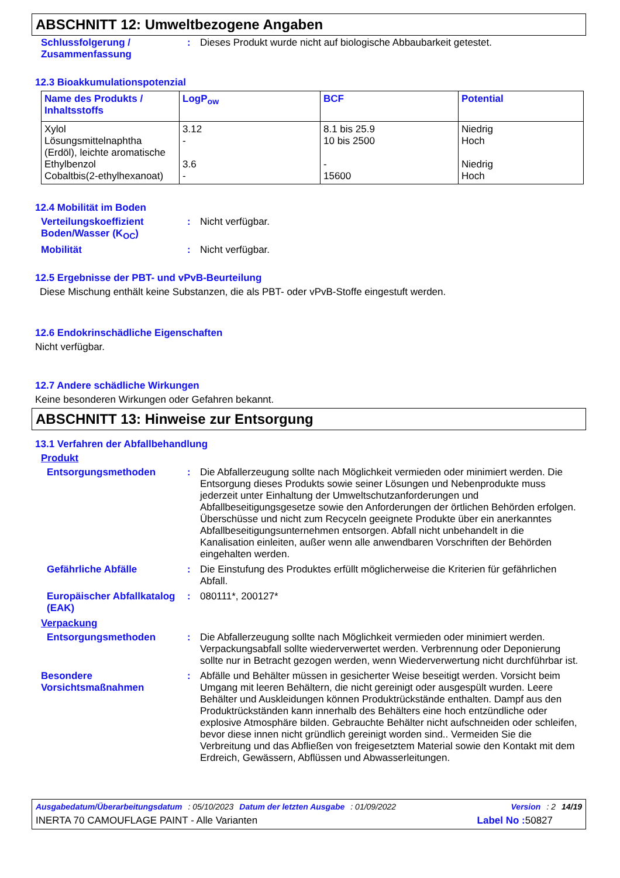ABSCHNITT 12: Umweltbezogene Angaben
Schlussfolgerung / Zusammenfassung
: Dieses Produkt wurde nicht auf biologische Abbaubarkeit getestet.
12.3 Bioakkumulationspotenzial
| Name des Produkts / Inhaltsstoffs | LogP<sub>ow</sub> | BCF | Potential |
| --- | --- | --- | --- |
| Xylol Lösungsmittelnaphtha (Erdöl), leichte aromatische Ethylbenzol Cobaltbis(2-ethylhexanoat) | 3.12 - 3.6 - | 8.1 bis 25.9 10 bis 2500 - 15600 | Niedrig Hoch Niedrig Hoch |
12.4 Mobilität im Boden
Verteilungskoeffizient Boden/Wasser (K<sub>OC</sub>)
: Nicht verfügbar.
Mobilität : Nicht verfügbar.
12.5 Ergebnisse der PBT- und vPvB-Beurteilung
Diese Mischung enthält keine Substanzen, die als PBT- oder vPvB-Stoffe eingestuft werden.
12.6 Endokrinschädliche Eigenschaften
Nicht verfügbar.
12.7 Andere schädliche Wirkungen
Keine besonderen Wirkungen oder Gefahren bekannt.
ABSCHNITT 13: Hinweise zur Entsorgung
13.1 Verfahren der Abfallbehandlung
Produkt
Entsorgungsmethoden : Die Abfallerzeugung sollte nach Möglichkeit vermieden oder minimiert werden. Die Entsorgung dieses Produkts sowie seiner Lösungen und Nebenprodukte muss jederzeit unter Einhaltung der Umweltschutzanforderungen und Abfallbeseitigungsgesetze sowie den Anforderungen der örtlichen Behörden erfolgen. Überschüsse und nicht zum Recyceln geeignete Produkte über ein anerkanntes Abfallbeseitigungsunternehmen entsorgen. Abfall nicht unbehandelt in die Kanalisation einleiten, außer wenn alle anwendbaren Vorschriften der Behörden eingehalten werden.
Gefährliche Abfälle : Die Einstufung des Produktes erfüllt möglicherweise die Kriterien für gefährlichen Abfall.
Europäischer Abfallkatalog (EAK)
: 080111*, 200127*
Verpackung
Entsorgungsmethoden : Die Abfallerzeugung sollte nach Möglichkeit vermieden oder minimiert werden. Verpackungsabfall sollte wiederverwertet werden. Verbrennung oder Deponierung sollte nur in Betracht gezogen werden, wenn Wiederverwertung nicht durchführbar ist.
Besondere Vorsichtsmaßnahmen
: Abfälle und Behälter müssen in gesicherter Weise beseitigt werden. Vorsicht beim Umgang mit leeren Behältern, die nicht gereinigt oder ausgespült wurden. Leere Behälter und Auskleidungen können Produktrückstände enthalten. Dampf aus den Produktrückständen kann innerhalb des Behälters eine hoch entzündliche oder explosive Atmosphäre bilden. Gebrauchte Behälter nicht aufschneiden oder schleifen, bevor diese innen nicht gründlich gereinigt worden sind.. Vermeiden Sie die Verbreitung und das Abfließen von freigesetztem Material sowie den Kontakt mit dem Erdreich, Gewässern, Abflüssen und Abwasserleitungen.
Ausgabedatum/Überarbeitungsdatum : 05/10/2023 Datum der letzten Ausgabe : 01/09/2022 Version : 2 14/19
INERTA 70 CAMOUFLAGE PAINT - Alle Varianten Label No : 50827